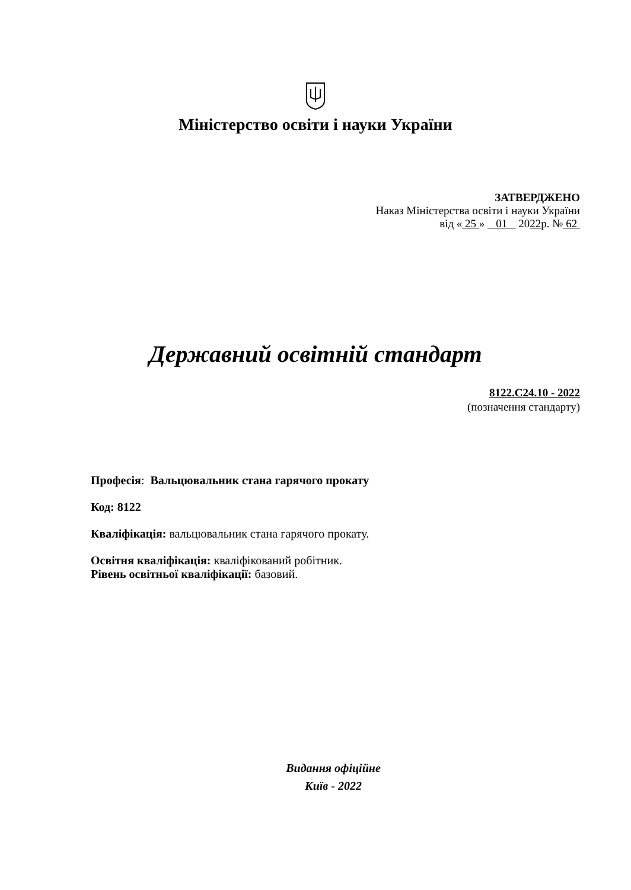Міністерство освіти і науки України
ЗАТВЕРДЖЕНО
Наказ Міністерства освіти і науки України
від « 25 » 01 2022р. № 62
Державний освітній стандарт
8122.C24.10 - 2022
(позначення стандарту)
Професія: Вальцювальник стана гарячого прокату
Код: 8122
Кваліфікація: вальцювальник стана гарячого прокату.
Освітня кваліфікація: кваліфікований робітник.
Рівень освітньої кваліфікації: базовий.
Видання офіційне
Київ - 2022